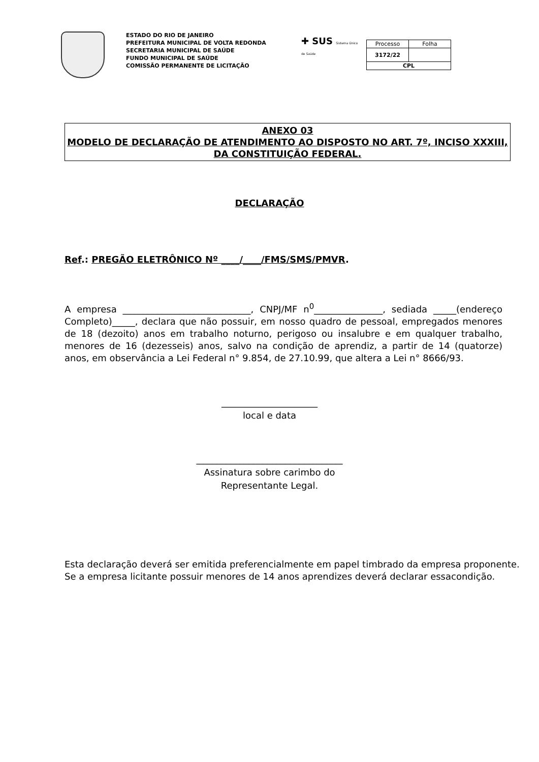ESTADO DO RIO DE JANEIRO
PREFEITURA MUNICIPAL DE VOLTA REDONDA
SECRETARIA MUNICIPAL DE SAÚDE
FUNDO MUNICIPAL DE SAÚDE
COMISSÃO PERMANENTE DE LICITAÇÃO
✚ SUS Sistema Único de Saúde
| Processo | Folha |
| 3172/22 | |
| CPL | |
ANEXO 03
MODELO DE DECLARAÇÃO DE ATENDIMENTO AO DISPOSTO NO ART. 7º, INCISO XXXIII, DA CONSTITUIÇÃO FEDERAL.
DECLARAÇÃO
Ref.: PREGÃO ELETRÔNICO Nº ____/____/FMS/SMS/PMVR.
A empresa ____________________________, CNPJ/MF n<sup>0</sup>_______________, sediada _____(endereço Completo)_____, declara que não possuir, em nosso quadro de pessoal, empregados menores de 18 (dezoito) anos em trabalho noturno, perigoso ou insalubre e em qualquer trabalho, menores de 16 (dezesseis) anos, salvo na condição de aprendiz, a partir de 14 (quatorze) anos, em observância a Lei Federal n° 9.854, de 27.10.99, que altera a Lei n° 8666/93.
_____________________
local e data
________________________________
Assinatura sobre carimbo do
Representante Legal.
Esta declaração deverá ser emitida preferencialmente em papel timbrado da empresa proponente.
Se a empresa licitante possuir menores de 14 anos aprendizes deverá declarar essacondição.